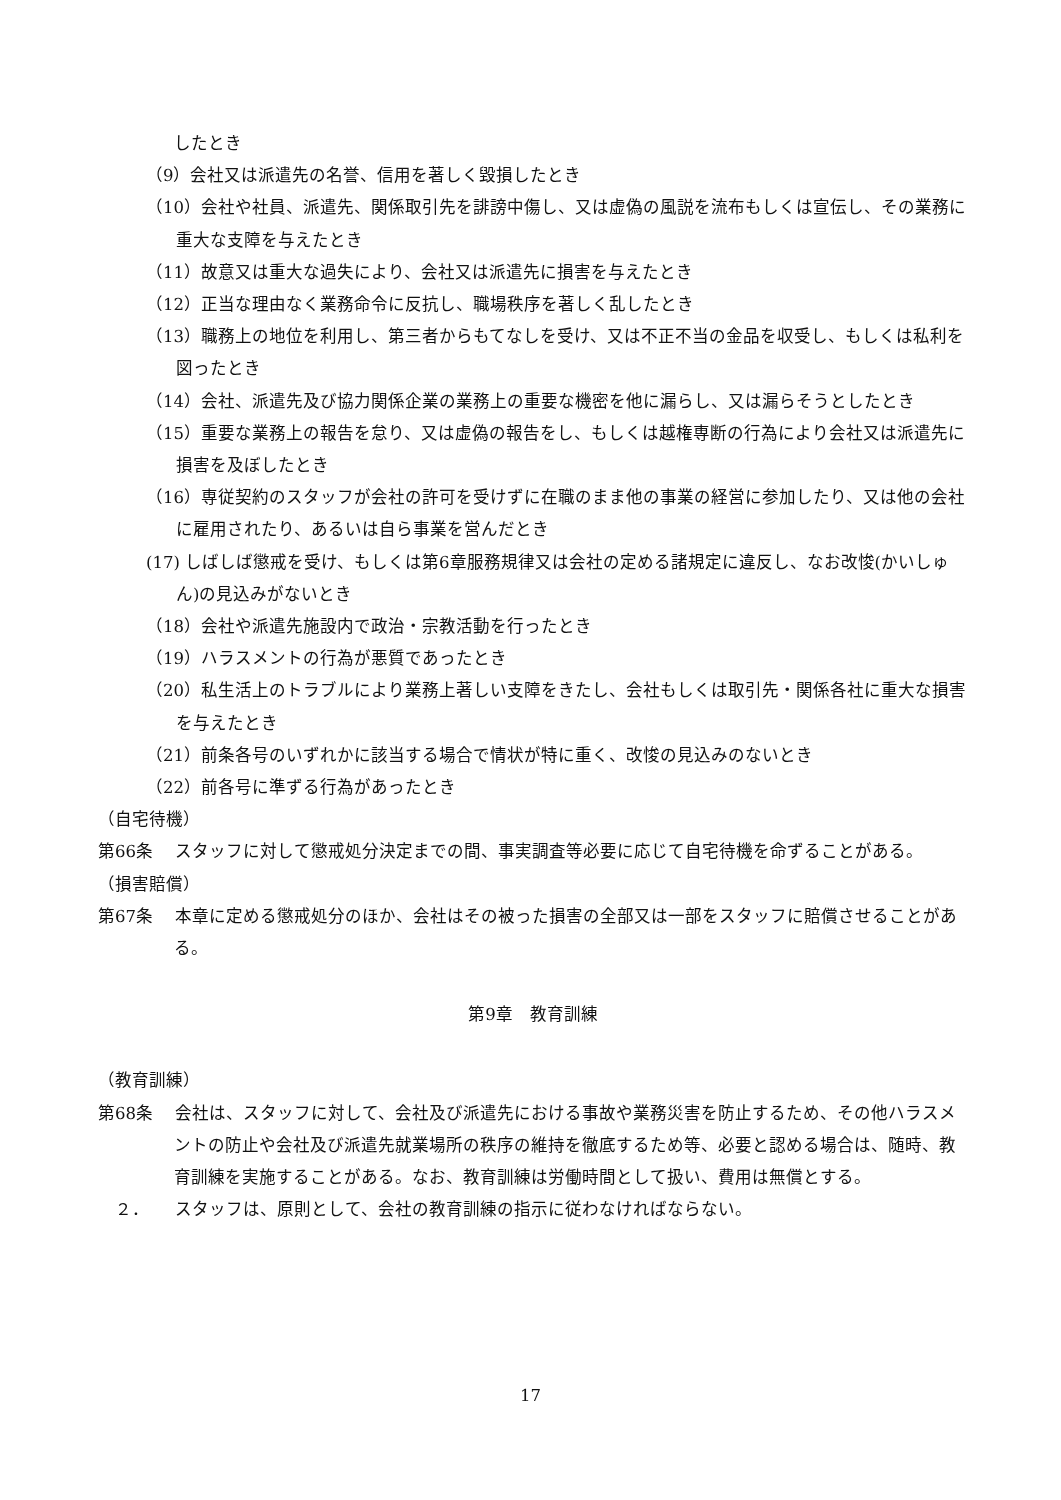したとき
（9）会社又は派遣先の名誉、信用を著しく毀損したとき
（10）会社や社員、派遣先、関係取引先を誹謗中傷し、又は虚偽の風説を流布もしくは宣伝し、その業務に重大な支障を与えたとき
（11）故意又は重大な過失により、会社又は派遣先に損害を与えたとき
（12）正当な理由なく業務命令に反抗し、職場秩序を著しく乱したとき
（13）職務上の地位を利用し、第三者からもてなしを受け、又は不正不当の金品を収受し、もしくは私利を図ったとき
（14）会社、派遣先及び協力関係企業の業務上の重要な機密を他に漏らし、又は漏らそうとしたとき
（15）重要な業務上の報告を怠り、又は虚偽の報告をし、もしくは越権専断の行為により会社又は派遣先に損害を及ぼしたとき
（16）専従契約のスタッフが会社の許可を受けずに在職のまま他の事業の経営に参加したり、又は他の会社に雇用されたり、あるいは自ら事業を営んだとき
(17) しばしば懲戒を受け、もしくは第6章服務規律又は会社の定める諸規定に違反し、なお改悛(かいしゅん)の見込みがないとき
（18）会社や派遣先施設内で政治・宗教活動を行ったとき
（19）ハラスメントの行為が悪質であったとき
（20）私生活上のトラブルにより業務上著しい支障をきたし、会社もしくは取引先・関係各社に重大な損害を与えたとき
（21）前条各号のいずれかに該当する場合で情状が特に重く、改悛の見込みのないとき
（22）前各号に準ずる行為があったとき
（自宅待機）
第66条　 スタッフに対して懲戒処分決定までの間、事実調査等必要に応じて自宅待機を命ずることがある。
（損害賠償）
第67条　 本章に定める懲戒処分のほか、会社はその被った損害の全部又は一部をスタッフに賠償させることがある。
第9章　教育訓練
（教育訓練）
第68条　 会社は、スタッフに対して、会社及び派遣先における事故や業務災害を防止するため、その他ハラスメントの防止や会社及び派遣先就業場所の秩序の維持を徹底するため等、必要と認める場合は、随時、教育訓練を実施することがある。なお、教育訓練は労働時間として扱い、費用は無償とする。
　２．　　スタッフは、原則として、会社の教育訓練の指示に従わなければならない。
17